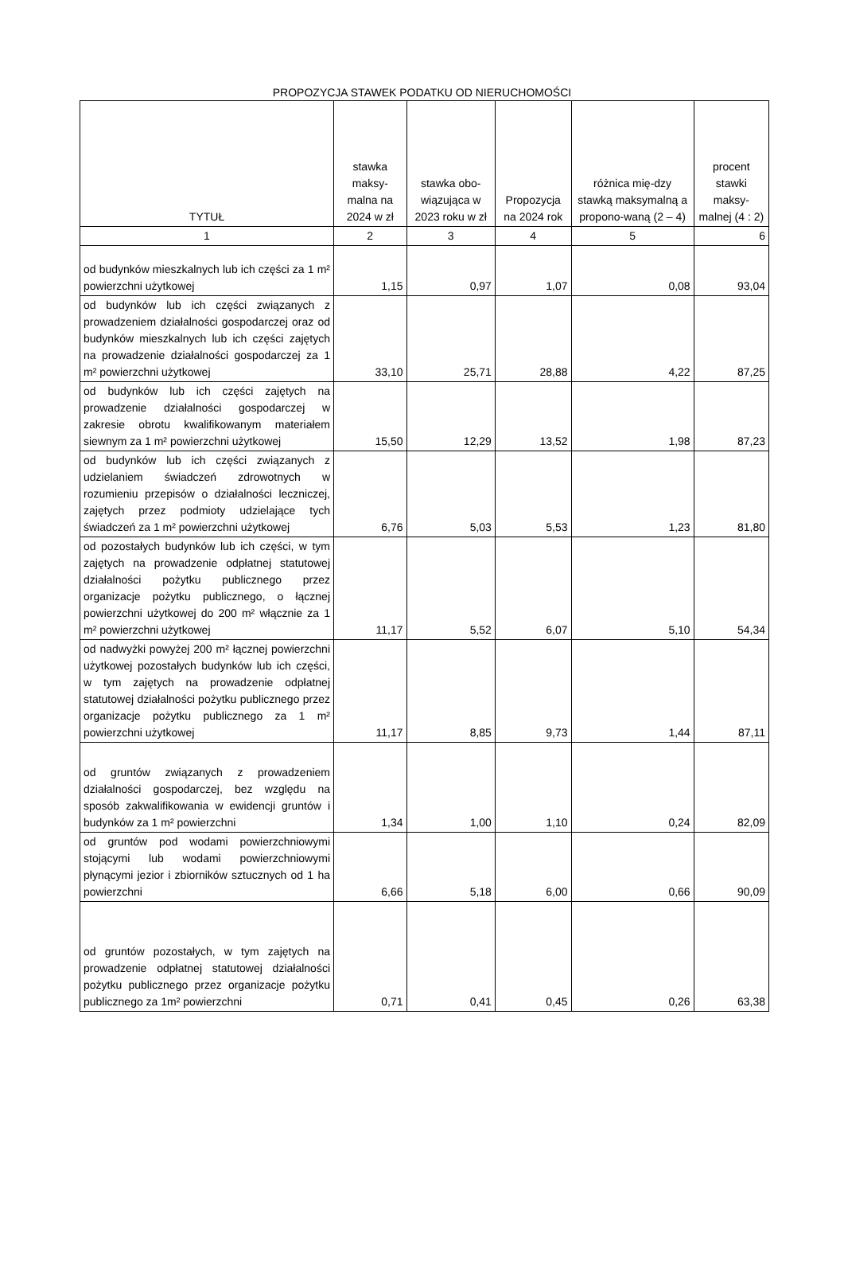PROPOZYCJA STAWEK PODATKU OD NIERUCHOMOŚCI
| TYTUŁ | stawka maksy-malna na 2024 w zł | stawka obo-wiązująca w 2023 roku w zł | Propozycja na 2024 rok | różnica mię-dzy stawką maksymalną a propono-waną (2 – 4) | procent stawki maksy-malnej (4 : 2) |
| --- | --- | --- | --- | --- | --- |
| 1 | 2 | 3 | 4 | 5 | 6 |
| od budynków mieszkalnych lub ich części za 1 m² powierzchni użytkowej | 1,15 | 0,97 | 1,07 | 0,08 | 93,04 |
| od budynków lub ich części związanych z prowadzeniem działalności gospodarczej oraz od budynków mieszkalnych lub ich części zajętych na prowadzenie działalności gospodarczej za 1 m² powierzchni użytkowej | 33,10 | 25,71 | 28,88 | 4,22 | 87,25 |
| od budynków lub ich części zajętych na prowadzenie działalności gospodarczej w zakresie obrotu kwalifikowanym materiałem siewnym za 1 m² powierzchni użytkowej | 15,50 | 12,29 | 13,52 | 1,98 | 87,23 |
| od budynków lub ich części związanych z udzielaniem świadczeń zdrowotnych w rozumieniu przepisów o działalności leczniczej, zajętych przez podmioty udzielające tych świadczeń za 1 m² powierzchni użytkowej | 6,76 | 5,03 | 5,53 | 1,23 | 81,80 |
| od pozostałych budynków lub ich części, w tym zajętych na prowadzenie odpłatnej statutowej działalności pożytku publicznego przez organizacje pożytku publicznego, o łącznej powierzchni użytkowej do 200 m² włącznie za 1 m² powierzchni użytkowej | 11,17 | 5,52 | 6,07 | 5,10 | 54,34 |
| od nadwyżki powyżej 200 m² łącznej powierzchni użytkowej pozostałych budynków lub ich części, w tym zajętych na prowadzenie odpłatnej statutowej działalności pożytku publicznego przez organizacje pożytku publicznego za 1 m² powierzchni użytkowej | 11,17 | 8,85 | 9,73 | 1,44 | 87,11 |
| od gruntów związanych z prowadzeniem działalności gospodarczej, bez względu na sposób zakwalifikowania w ewidencji gruntów i budynków za 1 m² powierzchni | 1,34 | 1,00 | 1,10 | 0,24 | 82,09 |
| od gruntów pod wodami powierzchniowymi stojącymi lub wodami powierzchniowymi płynącymi jezior i zbiorników sztucznych od 1 ha powierzchni | 6,66 | 5,18 | 6,00 | 0,66 | 90,09 |
| od gruntów pozostałych, w tym zajętych na prowadzenie odpłatnej statutowej działalności pożytku publicznego przez organizacje pożytku publicznego za 1m² powierzchni | 0,71 | 0,41 | 0,45 | 0,26 | 63,38 |